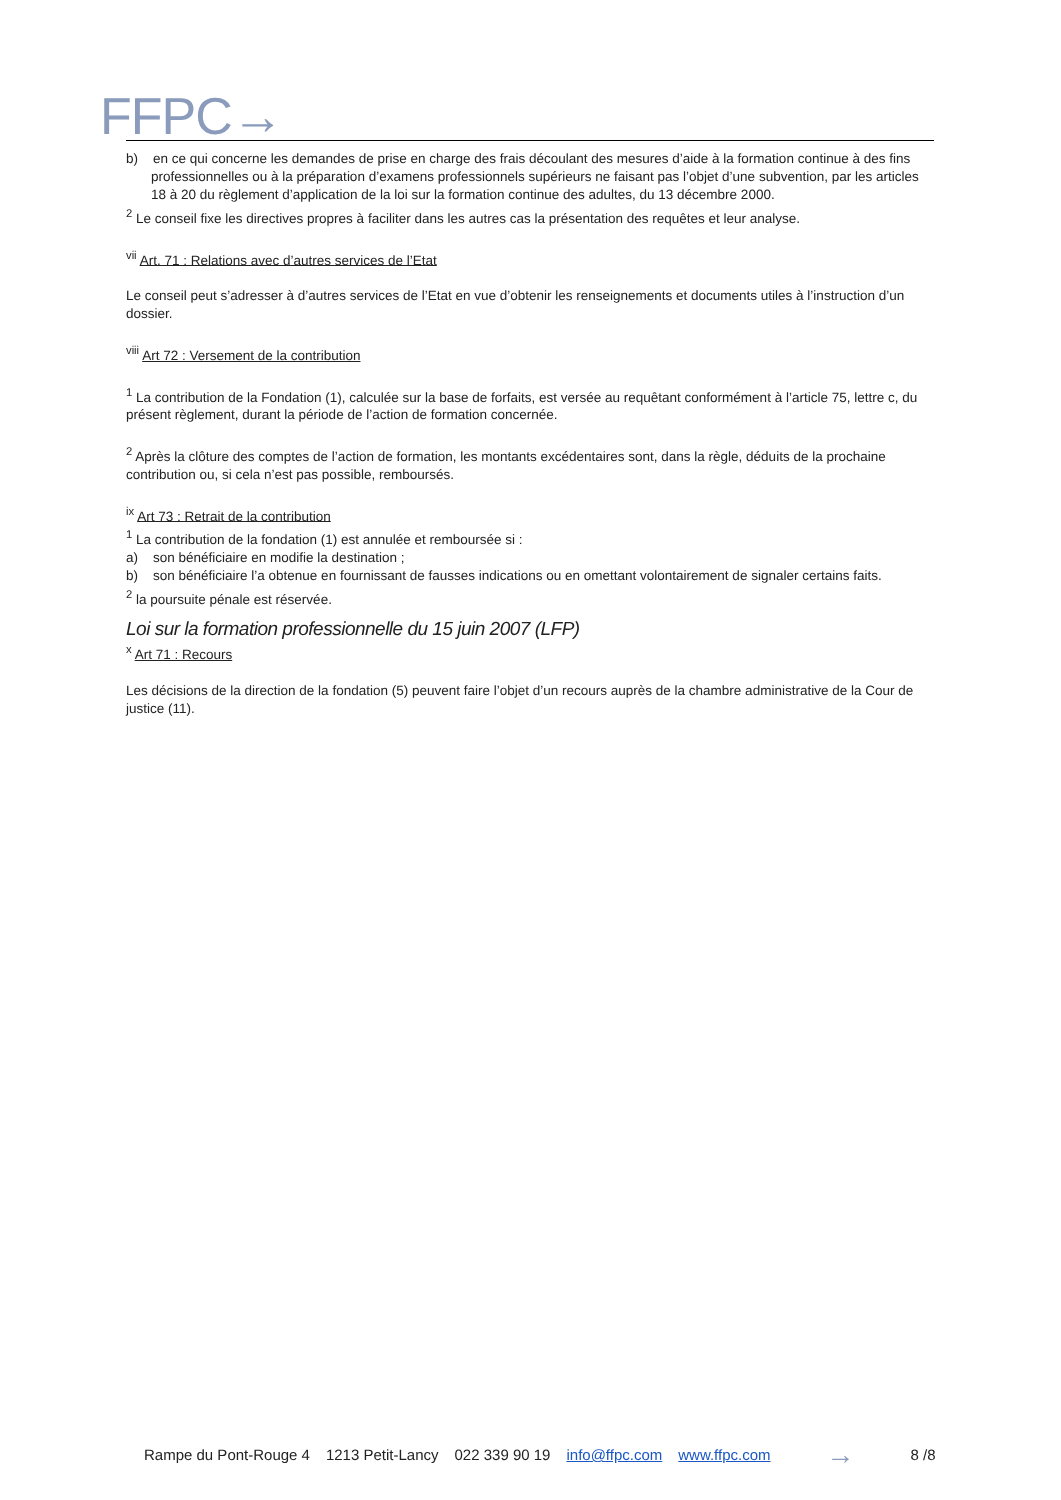FFPC→
b) en ce qui concerne les demandes de prise en charge des frais découlant des mesures d’aide à la formation continue à des fins professionnelles ou à la préparation d’examens professionnels supérieurs ne faisant pas l’objet d’une subvention, par les articles 18 à 20 du règlement d’application de la loi sur la formation continue des adultes, du 13 décembre 2000.
<sup>2</sup> Le conseil fixe les directives propres à faciliter dans les autres cas la présentation des requêtes et leur analyse.
<sup>vii</sup> Art. 71 : Relations avec d’autres services de l’Etat
Le conseil peut s’adresser à d’autres services de l’Etat en vue d’obtenir les renseignements et documents utiles à l’instruction d’un dossier.
<sup>viii</sup> Art 72 : Versement de la contribution
<sup>1</sup> La contribution de la Fondation (1), calculée sur la base de forfaits, est versée au requêtant conformément à l’article 75, lettre c, du présent règlement, durant la période de l’action de formation concernée.
<sup>2</sup> Après la clôture des comptes de l’action de formation, les montants excédentaires sont, dans la règle, déduits de la prochaine contribution ou, si cela n’est pas possible, remboursés.
<sup>ix</sup> Art 73 : Retrait de la contribution
<sup>1</sup> La contribution de la fondation (1) est annulée et remboursée si :
a) son bénéficiaire en modifie la destination ;
b) son bénéficiaire l’a obtenue en fournissant de fausses indications ou en omettant volontairement de signaler certains faits.
<sup>2</sup> la poursuite pénale est réservée.
Loi sur la formation professionnelle du 15 juin 2007 (LFP)
<sup>x</sup> Art 71 : Recours
Les décisions de la direction de la fondation (5) peuvent faire l’objet d’un recours auprès de la chambre administrative de la Cour de justice (11).
Rampe du Pont-Rouge 4 1213 Petit-Lancy 022 339 90 19 info@ffpc.com www.ffpc.com → 8 /8